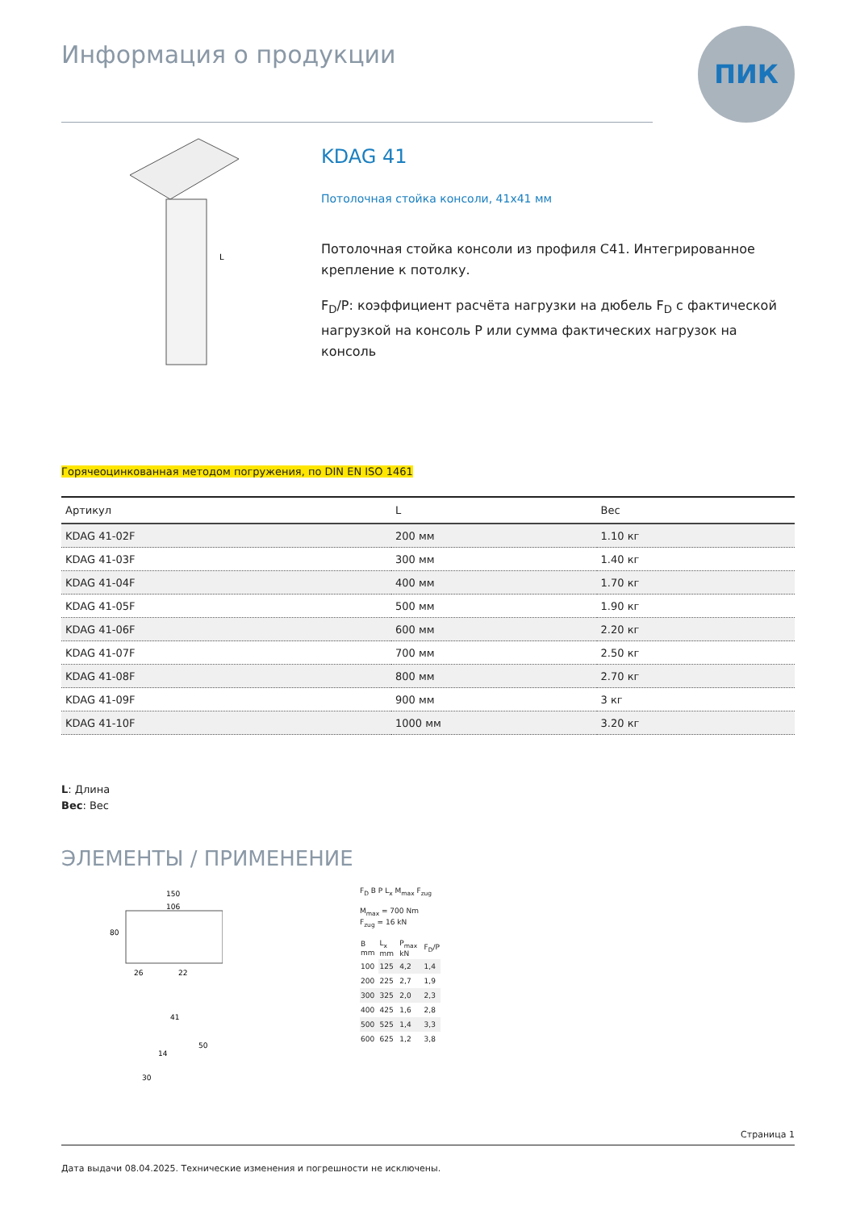Информация о продукции
ПИК
L
KDAG 41
Потолочная стойка консоли, 41x41 мм
Потолочная стойка консоли из профиля C41. Интегрированное крепление к потолку.
F<sub>D</sub>/P: коэффициент расчёта нагрузки на дюбель F<sub>D</sub> с фактической нагрузкой на консоль P или сумма фактических нагрузок на консоль
Горячеоцинкованная методом погружения, по DIN EN ISO 1461
| Артикул | L | Вес |
| --- | --- | --- |
| KDAG 41-02F | 200 мм | 1.10 кг |
| KDAG 41-03F | 300 мм | 1.40 кг |
| KDAG 41-04F | 400 мм | 1.70 кг |
| KDAG 41-05F | 500 мм | 1.90 кг |
| KDAG 41-06F | 600 мм | 2.20 кг |
| KDAG 41-07F | 700 мм | 2.50 кг |
| KDAG 41-08F | 800 мм | 2.70 кг |
| KDAG 41-09F | 900 мм | 3 кг |
| KDAG 41-10F | 1000 мм | 3.20 кг |
L: Длина
Вес: Вес
ЭЛЕМЕНТЫ / ПРИМЕНЕНИЕ
150
106
80
26
22
41
14
50
30
F<sub>D</sub> B P L<sub>x</sub> M<sub>max</sub> F<sub>zug</sub>
M<sub>max</sub> = 700 Nm
F<sub>zug</sub> = 16 kN
| B mm | L<sub>x</sub> mm | P<sub>max</sub> kN | F<sub>D</sub>/P |
| 100 | 125 | 4,2 | 1,4 |
| 200 | 225 | 2,7 | 1,9 |
| 300 | 325 | 2,0 | 2,3 |
| 400 | 425 | 1,6 | 2,8 |
| 500 | 525 | 1,4 | 3,3 |
| 600 | 625 | 1,2 | 3,8 |
Страница 1
Дата выдачи 08.04.2025. Технические изменения и погрешности не исключены.